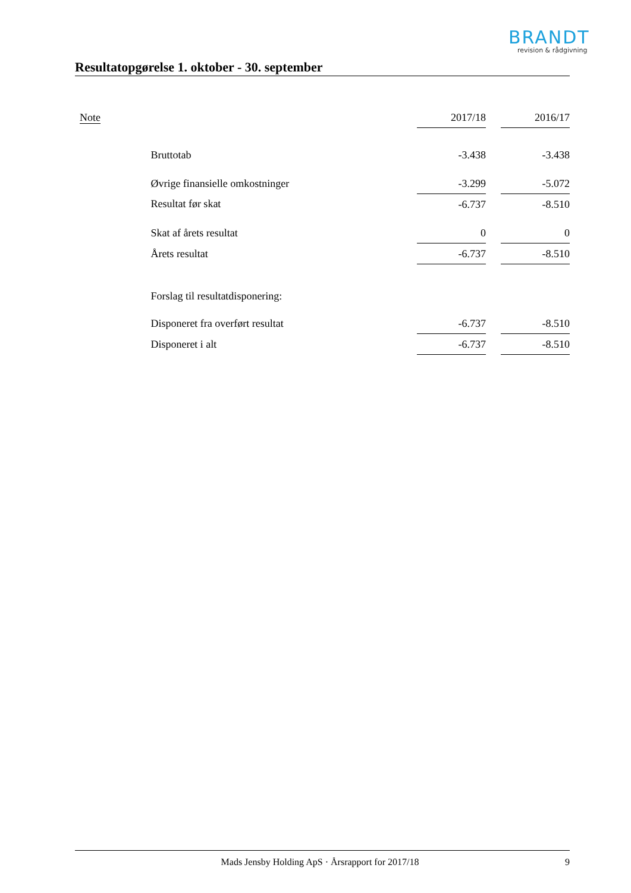BRANDT
revision & rådgivning
Resultatopgørelse 1. oktober - 30. september
| Note | | 2017/18 | | 2016/17 |
| --- | --- | --- | --- | --- |
| | Bruttotab | -3.438 | | -3.438 |
| | Øvrige finansielle omkostninger | -3.299 | | -5.072 |
| | Resultat før skat | -6.737 | | -8.510 |
| | Skat af årets resultat | 0 | | 0 |
| | Årets resultat | -6.737 | | -8.510 |
| | Forslag til resultatdisponering: | | | |
| | Disponeret fra overført resultat | -6.737 | | -8.510 |
| | Disponeret i alt | -6.737 | | -8.510 |
Mads Jensby Holding ApS · Årsrapport for 2017/18 9